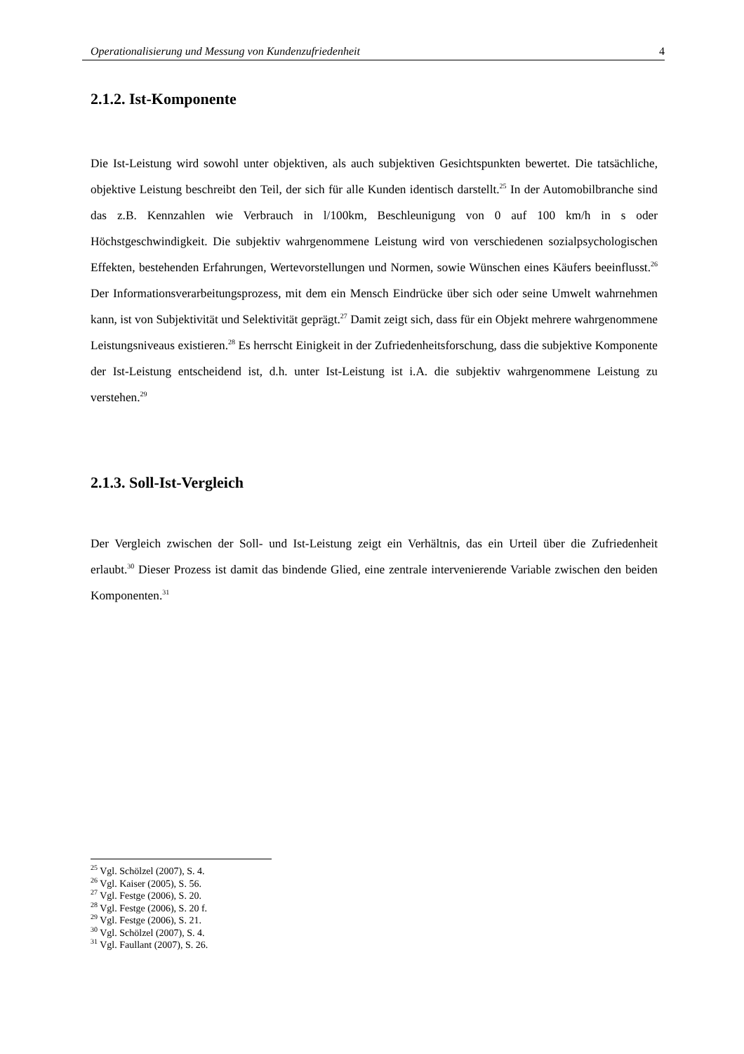Operationalisierung und Messung von Kundenzufriedenheit 4
2.1.2. Ist-Komponente
Die Ist-Leistung wird sowohl unter objektiven, als auch subjektiven Gesichtspunkten bewertet. Die tatsächliche, objektive Leistung beschreibt den Teil, der sich für alle Kunden identisch darstellt.<sup>25</sup> In der Automobilbranche sind das z.B. Kennzahlen wie Verbrauch in l/100km, Beschleunigung von 0 auf 100 km/h in s oder Höchstgeschwindigkeit. Die subjektiv wahrgenommene Leistung wird von verschiedenen sozialpsychologischen Effekten, bestehenden Erfahrungen, Wertevorstellungen und Normen, sowie Wünschen eines Käufers beeinflusst.<sup>26</sup> Der Informationsverarbeitungsprozess, mit dem ein Mensch Eindrücke über sich oder seine Umwelt wahrnehmen kann, ist von Subjektivität und Selektivität geprägt.<sup>27</sup> Damit zeigt sich, dass für ein Objekt mehrere wahrgenommene Leistungsniveaus existieren.<sup>28</sup> Es herrscht Einigkeit in der Zufriedenheitsforschung, dass die subjektive Komponente der Ist-Leistung entscheidend ist, d.h. unter Ist-Leistung ist i.A. die subjektiv wahrgenommene Leistung zu verstehen.<sup>29</sup>
2.1.3. Soll-Ist-Vergleich
Der Vergleich zwischen der Soll- und Ist-Leistung zeigt ein Verhältnis, das ein Urteil über die Zufriedenheit erlaubt.<sup>30</sup> Dieser Prozess ist damit das bindende Glied, eine zentrale intervenierende Variable zwischen den beiden Komponenten.<sup>31</sup>
<sup>25</sup> Vgl. Schölzel (2007), S. 4.
<sup>26</sup> Vgl. Kaiser (2005), S. 56.
<sup>27</sup> Vgl. Festge (2006), S. 20.
<sup>28</sup> Vgl. Festge (2006), S. 20 f.
<sup>29</sup> Vgl. Festge (2006), S. 21.
<sup>30</sup> Vgl. Schölzel (2007), S. 4.
<sup>31</sup> Vgl. Faullant (2007), S. 26.